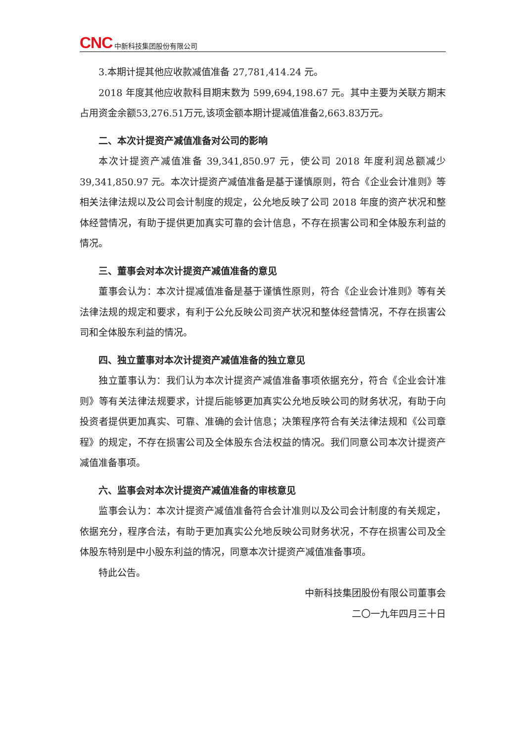CNC 中新科技集团股份有限公司
3.本期计提其他应收款减值准备 27,781,414.24 元。
2018 年度其他应收款科目期末数为 599,694,198.67 元。其中主要为关联方期末占用资金余额53,276.51万元,该项金额本期计提减值准备2,663.83万元。
二、本次计提资产减值准备对公司的影响
本次计提资产减值准备 39,341,850.97 元，使公司 2018 年度利润总额减少39,341,850.97 元。本次计提资产减值准备是基于谨慎原则，符合《企业会计准则》等相关法律法规以及公司会计制度的规定，公允地反映了公司 2018 年度的资产状况和整体经营情况，有助于提供更加真实可靠的会计信息，不存在损害公司和全体股东利益的情况。
三、董事会对本次计提资产减值准备的意见
董事会认为：本次计提减值准备是基于谨慎性原则，符合《企业会计准则》等有关法律法规的规定和要求，有利于公允反映公司资产状况和整体经营情况，不存在损害公司和全体股东利益的情况。
四、独立董事对本次计提资产减值准备的独立意见
独立董事认为：我们认为本次计提资产减值准备事项依据充分，符合《企业会计准则》等有关法律法规要求，计提后能够更加真实公允地反映公司的财务状况，有助于向投资者提供更加真实、可靠、准确的会计信息；决策程序符合有关法律法规和《公司章程》的规定，不存在损害公司及全体股东合法权益的情况。我们同意公司本次计提资产减值准备事项。
六、监事会对本次计提资产减值准备的审核意见
监事会认为：本次计提资产减值准备符合会计准则以及公司会计制度的有关规定，依据充分，程序合法，有助于更加真实公允地反映公司财务状况，不存在损害公司及全体股东特别是中小股东利益的情况，同意本次计提资产减值准备事项。
特此公告。
中新科技集团股份有限公司董事会
二〇一九年四月三十日